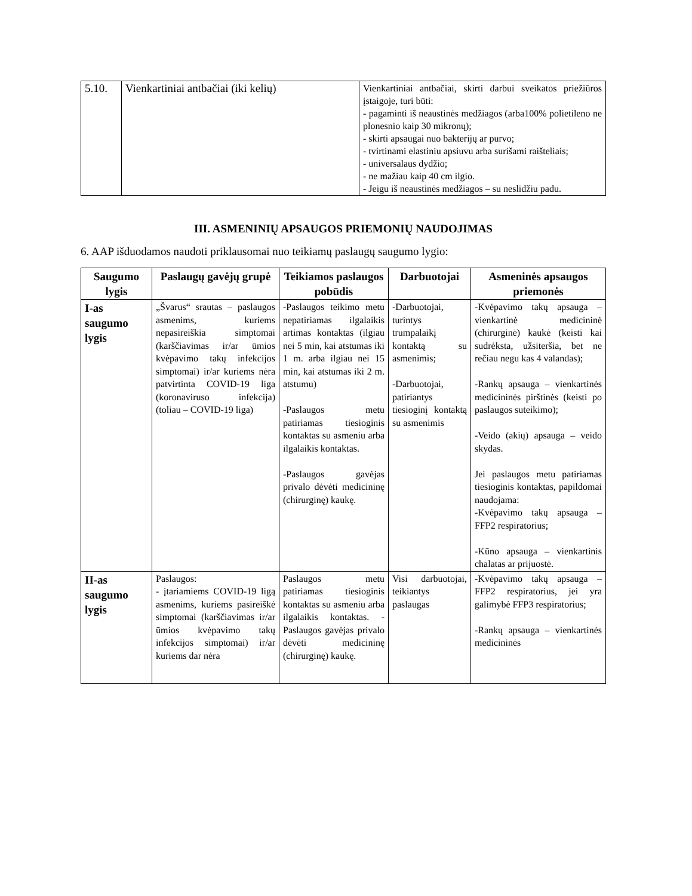| 5.10. | Vienkartiniai antbačiai (iki kelių) | Vienkartiniai antbačiai, skirti darbui sveikatos priežiūros įstaigoje, turi būti: - pagaminti iš neaustinės medžiagos (arba100% polietileno ne plonesnio kaip 30 mikronų); - skirti apsaugai nuo bakterijų ar purvo; - tvirtinami elastiniu apsiuvu arba surišami raišteliais; - universalaus dydžio; - ne mažiau kaip 40 cm ilgio. - Jeigu iš neaustinės medžiagos – su neslidžiu padu. |
III. ASMENINIŲ APSAUGOS PRIEMONIŲ NAUDOJIMAS
6. AAP išduodamos naudoti priklausomai nuo teikiamų paslaugų saugumo lygio:
| Saugumo lygis | Paslaugų gavėjų grupė | Teikiamos paslaugos pobūdis | Darbuotojai | Asmeninės apsaugos priemonės |
| --- | --- | --- | --- | --- |
| I-as saugumo lygis | „Švarus“ srautas – paslaugos asmenims, kuriems nepasireiškia simptomai (karščiavimas ir/ar ūmios kvėpavimo takų infekcijos simptomai) ir/ar kuriems nėra patvirtinta COVID-19 liga (koronaviruso infekcija) (toliau – COVID-19 liga) | -Paslaugos teikimo metu nepatiriamas ilgalaikis artimas kontaktas (ilgiau nei 5 min, kai atstumas iki 1 m. arba ilgiau nei 15 min, kai atstumas iki 2 m. atstumu) -Paslaugos metu patiriamas tiesioginis kontaktas su asmeniu arba ilgalaikis kontaktas. -Paslaugos gavėjas privalo dėvėti medicininę (chirurginę) kaukę. | -Darbuotojai, turintys trumpalaikį kontaktą su asmenimis; -Darbuotojai, patiriantys tiesioginį kontaktą su asmenimis | -Kvėpavimo takų apsauga – vienkartinė medicininė (chirurginė) kaukė (keisti kai sudrėksta, užsiteršia, bet ne rečiau negu kas 4 valandas); -Rankų apsauga – vienkartinės medicininės pirštinės (keisti po paslaugos suteikimo); -Veido (akių) apsauga – veido skydas. Jei paslaugos metu patiriamas tiesioginis kontaktas, papildomai naudojama: -Kvėpavimo takų apsauga – FFP2 respiratorius; -Kūno apsauga – vienkartinis chalatas ar prijuostė. |
| II-as saugumo lygis | Paslaugos: - įtariamiems COVID-19 ligą asmenims, kuriems pasireiškė simptomai (karščiavimas ir/ar ūmios kvėpavimo takų infekcijos simptomai) ir/ar kuriems dar nėra | Paslaugos metu patiriamas tiesioginis kontaktas su asmeniu arba ilgalaikis kontaktas. -Paslaugos gavėjas privalo dėvėti medicininę (chirurginę) kaukę. | Visi darbuotojai, teikiantys paslaugas | -Kvėpavimo takų apsauga – FFP2 respiratorius, jei yra galimybė FFP3 respiratorius; -Rankų apsauga – vienkartinės medicininės |